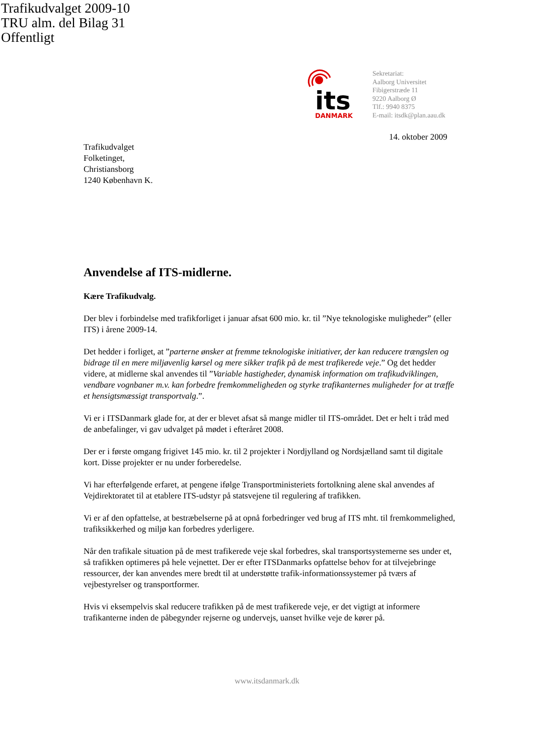Trafikudvalget 2009-10
TRU alm. del Bilag 31
Offentligt
its
DANMARK
Sekretariat:
Aalborg Universitet
Fibigerstræde 11
9220 Aalborg Ø
Tlf.: 9940 8375
E-mail: itsdk@plan.aau.dk
14. oktober 2009
Trafikudvalget
Folketinget,
Christiansborg
1240 København K.
Anvendelse af ITS-midlerne.
Kære Trafikudvalg.
Der blev i forbindelse med trafikforliget i januar afsat 600 mio. kr. til ”Nye teknologiske muligheder” (eller ITS) i årene 2009-14.
Det hedder i forliget, at ”parterne ønsker at fremme teknologiske initiativer, der kan reducere trængslen og bidrage til en mere miljøvenlig kørsel og mere sikker trafik på de mest trafikerede veje.” Og det hedder videre, at midlerne skal anvendes til ”Variable hastigheder, dynamisk information om trafikudviklingen, vendbare vognbaner m.v. kan forbedre fremkommeligheden og styrke trafikanternes muligheder for at træffe et hensigtsmæssigt transportvalg.”.
Vi er i ITSDanmark glade for, at der er blevet afsat så mange midler til ITS-området. Det er helt i tråd med de anbefalinger, vi gav udvalget på mødet i efteråret 2008.
Der er i første omgang frigivet 145 mio. kr. til 2 projekter i Nordjylland og Nordsjælland samt til digitale kort. Disse projekter er nu under forberedelse.
Vi har efterfølgende erfaret, at pengene ifølge Transportministeriets fortolkning alene skal anvendes af Vejdirektoratet til at etablere ITS-udstyr på statsvejene til regulering af trafikken.
Vi er af den opfattelse, at bestræbelserne på at opnå forbedringer ved brug af ITS mht. til fremkommelighed, trafiksikkerhed og miljø kan forbedres yderligere.
Når den trafikale situation på de mest trafikerede veje skal forbedres, skal transportsystemerne ses under et, så trafikken optimeres på hele vejnettet. Der er efter ITSDanmarks opfattelse behov for at tilvejebringe ressourcer, der kan anvendes mere bredt til at understøtte trafik-informationssystemer på tværs af vejbestyrelser og transportformer.
Hvis vi eksempelvis skal reducere trafikken på de mest trafikerede veje, er det vigtigt at informere trafikanterne inden de påbegynder rejserne og undervejs, uanset hvilke veje de kører på.
www.itsdanmark.dk